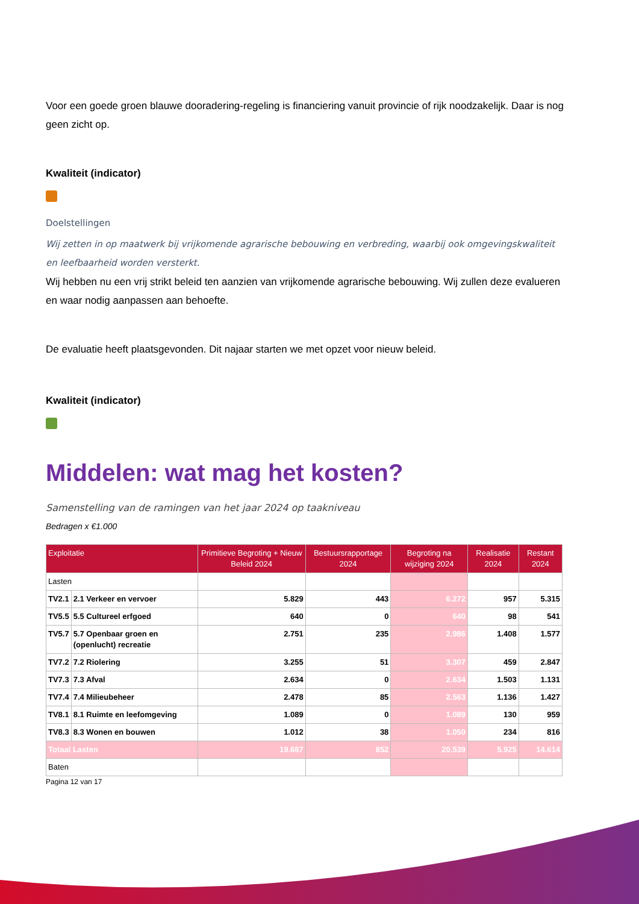Voor een goede groen blauwe dooradering-regeling is financiering vanuit provincie of rijk noodzakelijk. Daar is nog geen zicht op.
Kwaliteit (indicator)
Doelstellingen
Wij zetten in op maatwerk bij vrijkomende agrarische bebouwing en verbreding, waarbij ook omgevingskwaliteit en leefbaarheid worden versterkt.
Wij hebben nu een vrij strikt beleid ten aanzien van vrijkomende agrarische bebouwing. Wij zullen deze evalueren en waar nodig aanpassen aan behoefte.
De evaluatie heeft plaatsgevonden. Dit najaar starten we met opzet voor nieuw beleid.
Kwaliteit (indicator)
Middelen: wat mag het kosten?
Samenstelling van de ramingen van het jaar 2024 op taakniveau
Bedragen x €1.000
| Exploitatie | | Primitieve Begroting + Nieuw Beleid 2024 | Bestuursrapportage 2024 | Begroting na wijziging 2024 | Realisatie 2024 | Restant 2024 |
| --- | --- | --- | --- | --- | --- | --- |
| Lasten | | | | | | |
| TV2.1 | 2.1 Verkeer en vervoer | 5.829 | 443 | 6.272 | 957 | 5.315 |
| TV5.5 | 5.5 Cultureel erfgoed | 640 | 0 | 640 | 98 | 541 |
| TV5.7 | 5.7 Openbaar groen en (openlucht) recreatie | 2.751 | 235 | 2.986 | 1.408 | 1.577 |
| TV7.2 | 7.2 Riolering | 3.255 | 51 | 3.307 | 459 | 2.847 |
| TV7.3 | 7.3 Afval | 2.634 | 0 | 2.634 | 1.503 | 1.131 |
| TV7.4 | 7.4 Milieubeheer | 2.478 | 85 | 2.563 | 1.136 | 1.427 |
| TV8.1 | 8.1 Ruimte en leefomgeving | 1.089 | 0 | 1.089 | 130 | 959 |
| TV8.3 | 8.3 Wonen en bouwen | 1.012 | 38 | 1.050 | 234 | 816 |
| Totaal Lasten | | 19.687 | 852 | 20.539 | 5.925 | 14.614 |
| Baten | | | | | | |
Pagina 12 van 17